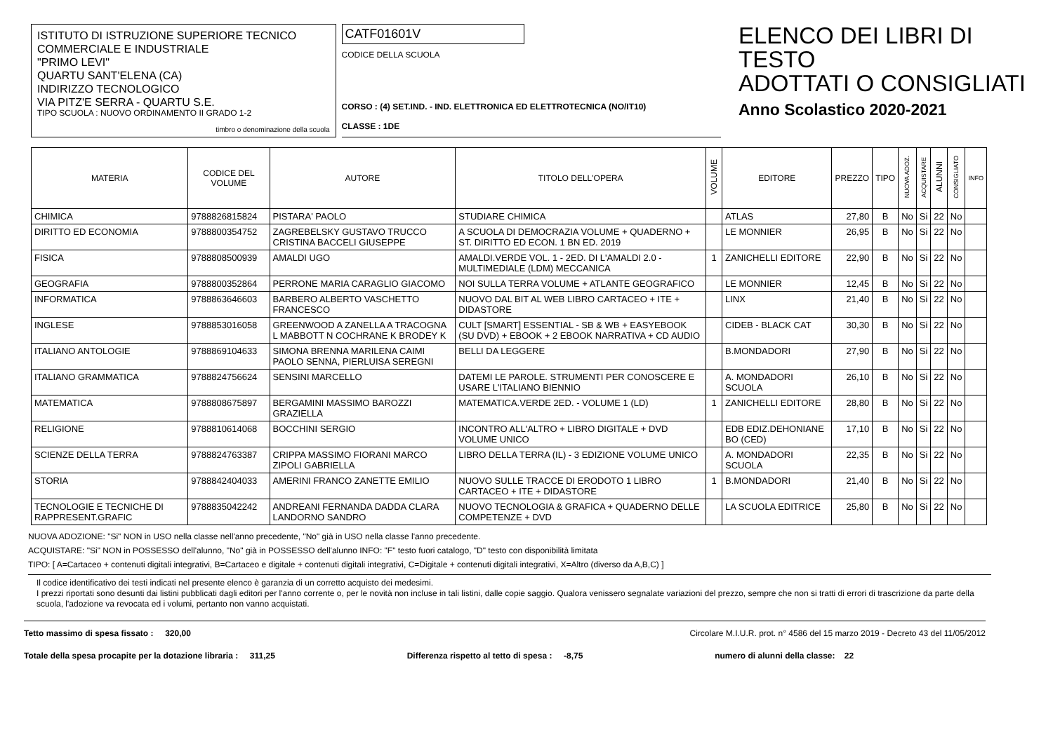ISTITUTO DI ISTRUZIONE SUPERIORE TECNICO
COMMERCIALE E INDUSTRIALE
"PRIMO LEVI"
QUARTU SANT'ELENA (CA)
INDIRIZZO TECNOLOGICO
VIA PITZ'E SERRA - QUARTU S.E.
TIPO SCUOLA : NUOVO ORDINAMENTO II GRADO 1-2
timbro o denominazione della scuola
CATF01601V
CODICE DELLA SCUOLA
CORSO : (4) SET.IND. - IND. ELETTRONICA ED ELETTROTECNICA (NO/IT10)
CLASSE : 1DE
ELENCO DEI LIBRI DI TESTO
ADOTTATI O CONSIGLIATI
Anno Scolastico 2020-2021
| MATERIA | CODICE DEL VOLUME | AUTORE | TITOLO DELL'OPERA | VOLUME | EDITORE | PREZZO | TIPO | NUOVA ADOZ. | ACQUISTARE | ALUNNI | CONSIGLIATO | INFO |
| --- | --- | --- | --- | --- | --- | --- | --- | --- | --- | --- | --- | --- |
| CHIMICA | 9788826815824 | PISTARA' PAOLO | STUDIARE CHIMICA | | ATLAS | 27,80 | B | No | Si | 22 | No | |
| DIRITTO ED ECONOMIA | 9788800354752 | ZAGREBELSKY GUSTAVO TRUCCO CRISTINA BACCELI GIUSEPPE | A SCUOLA DI DEMOCRAZIA VOLUME + QUADERNO + ST. DIRITTO ED ECON. 1 BN ED. 2019 | | LE MONNIER | 26,95 | B | No | Si | 22 | No | |
| FISICA | 9788808500939 | AMALDI UGO | AMALDI.VERDE VOL. 1 - 2ED. DI L'AMALDI 2.0 - MULTIMEDIALE (LDM) MECCANICA | 1 | ZANICHELLI EDITORE | 22,90 | B | No | Si | 22 | No | |
| GEOGRAFIA | 9788800352864 | PERRONE MARIA CARAGLIO GIACOMO | NOI SULLA TERRA VOLUME + ATLANTE GEOGRAFICO | | LE MONNIER | 12,45 | B | No | Si | 22 | No | |
| INFORMATICA | 9788863646603 | BARBERO ALBERTO VASCHETTO FRANCESCO | NUOVO DAL BIT AL WEB LIBRO CARTACEO + ITE + DIDASTORE | | LINX | 21,40 | B | No | Si | 22 | No | |
| INGLESE | 9788853016058 | GREENWOOD A ZANELLA A TRACOGNA L MABBOTT N COCHRANE K BRODEY K | CULT [SMART] ESSENTIAL - SB & WB + EASYEBOOK (SU DVD) + EBOOK + 2 EBOOK NARRATIVA + CD AUDIO | | CIDEB - BLACK CAT | 30,30 | B | No | Si | 22 | No | |
| ITALIANO ANTOLOGIE | 9788869104633 | SIMONA BRENNA MARILENA CAIMI PAOLO SENNA, PIERLUISA SEREGNI | BELLI DA LEGGERE | | B.MONDADORI | 27,90 | B | No | Si | 22 | No | |
| ITALIANO GRAMMATICA | 9788824756624 | SENSINI MARCELLO | DATEMI LE PAROLE. STRUMENTI PER CONOSCERE E USARE L'ITALIANO BIENNIO | | A. MONDADORI SCUOLA | 26,10 | B | No | Si | 22 | No | |
| MATEMATICA | 9788808675897 | BERGAMINI MASSIMO BAROZZI GRAZIELLA | MATEMATICA.VERDE 2ED. - VOLUME 1 (LD) | 1 | ZANICHELLI EDITORE | 28,80 | B | No | Si | 22 | No | |
| RELIGIONE | 9788810614068 | BOCCHINI SERGIO | INCONTRO ALL'ALTRO + LIBRO DIGITALE + DVD VOLUME UNICO | | EDB EDIZ.DEHONIANE BO (CED) | 17,10 | B | No | Si | 22 | No | |
| SCIENZE DELLA TERRA | 9788824763387 | CRIPPA MASSIMO FIORANI MARCO ZIPOLI GABRIELLA | LIBRO DELLA TERRA (IL) - 3 EDIZIONE VOLUME UNICO | | A. MONDADORI SCUOLA | 22,35 | B | No | Si | 22 | No | |
| STORIA | 9788842404033 | AMERINI FRANCO ZANETTE EMILIO | NUOVO SULLE TRACCE DI ERODOTO 1 LIBRO CARTACEO + ITE + DIDASTORE | 1 | B.MONDADORI | 21,40 | B | No | Si | 22 | No | |
| TECNOLOGIE E TECNICHE DI RAPPRESENT.GRAFIC | 9788835042242 | ANDREANI FERNANDA DADDA CLARA LANDORNO SANDRO | NUOVO TECNOLOGIA & GRAFICA + QUADERNO DELLE COMPETENZE + DVD | | LA SCUOLA EDITRICE | 25,80 | B | No | Si | 22 | No | |
NUOVA ADOZIONE: "Si" NON in USO nella classe nell'anno precedente, "No" già in USO nella classe l'anno precedente.
ACQUISTARE: "Si" NON in POSSESSO dell'alunno, "No" già in POSSESSO dell'alunno INFO: "F" testo fuori catalogo, "D" testo con disponibilità limitata
TIPO: [ A=Cartaceo + contenuti digitali integrativi, B=Cartaceo e digitale + contenuti digitali integrativi, C=Digitale + contenuti digitali integrativi, X=Altro (diverso da A,B,C) ]
Il codice identificativo dei testi indicati nel presente elenco è garanzia di un corretto acquisto dei medesimi.
I prezzi riportati sono desunti dai listini pubblicati dagli editori per l'anno corrente o, per le novità non incluse in tali listini, dalle copie saggio. Qualora venissero segnalate variazioni del prezzo, sempre che non si tratti di errori di trascrizione da parte della scuola, l'adozione va revocata ed i volumi, pertanto non vanno acquistati.
Tetto massimo di spesa fissato : 320,00 Circolare M.I.U.R. prot. n° 4586 del 15 marzo 2019 - Decreto 43 del 11/05/2012
Totale della spesa procapite per la dotazione libraria : 311,25 Differenza rispetto al tetto di spesa : -8,75 numero di alunni della classe: 22